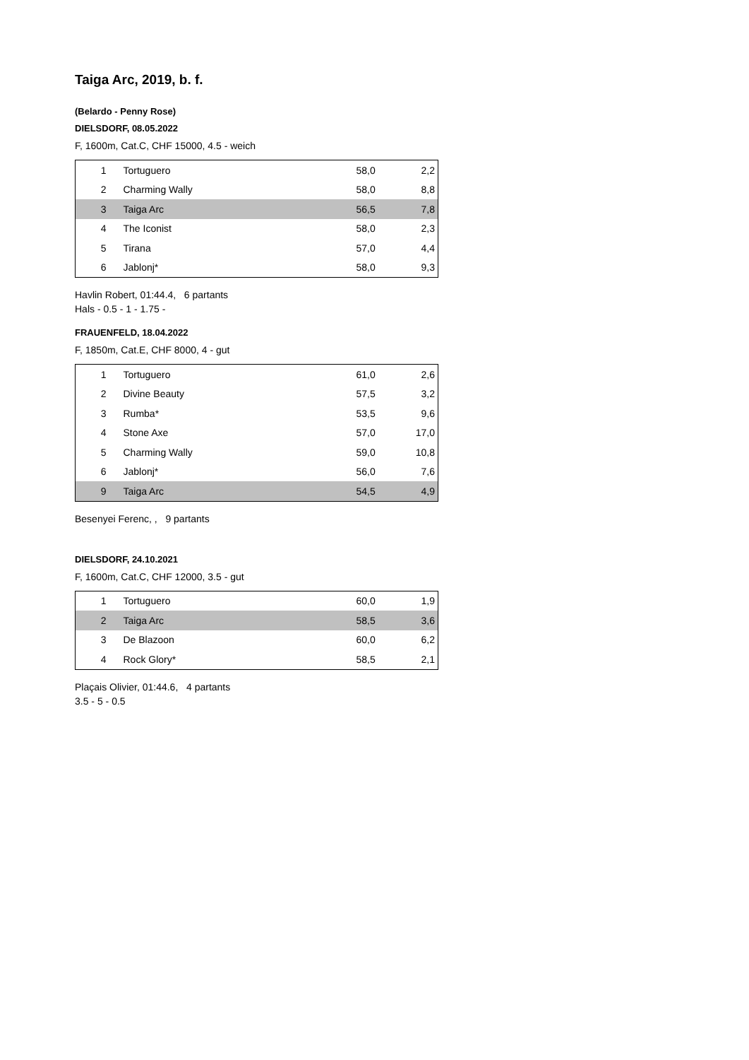Taiga Arc, 2019, b. f.
(Belardo - Penny Rose)
DIELSDORF, 08.05.2022
F, 1600m, Cat.C, CHF 15000, 4.5 - weich
| 1 | Tortuguero | 58,0 | 2,2 |
| 2 | Charming Wally | 58,0 | 8,8 |
| 3 | Taiga Arc | 56,5 | 7,8 |
| 4 | The Iconist | 58,0 | 2,3 |
| 5 | Tirana | 57,0 | 4,4 |
| 6 | Jablonj* | 58,0 | 9,3 |
Havlin Robert, 01:44.4, 6 partants
Hals - 0.5 - 1 - 1.75 -
FRAUENFELD, 18.04.2022
F, 1850m, Cat.E, CHF 8000, 4 - gut
| 1 | Tortuguero | 61,0 | 2,6 |
| 2 | Divine Beauty | 57,5 | 3,2 |
| 3 | Rumba* | 53,5 | 9,6 |
| 4 | Stone Axe | 57,0 | 17,0 |
| 5 | Charming Wally | 59,0 | 10,8 |
| 6 | Jablonj* | 56,0 | 7,6 |
| 9 | Taiga Arc | 54,5 | 4,9 |
Besenyei Ferenc, , 9 partants
DIELSDORF, 24.10.2021
F, 1600m, Cat.C, CHF 12000, 3.5 - gut
| 1 | Tortuguero | 60,0 | 1,9 |
| 2 | Taiga Arc | 58,5 | 3,6 |
| 3 | De Blazoon | 60,0 | 6,2 |
| 4 | Rock Glory* | 58,5 | 2,1 |
Plaçais Olivier, 01:44.6, 4 partants
3.5 - 5 - 0.5